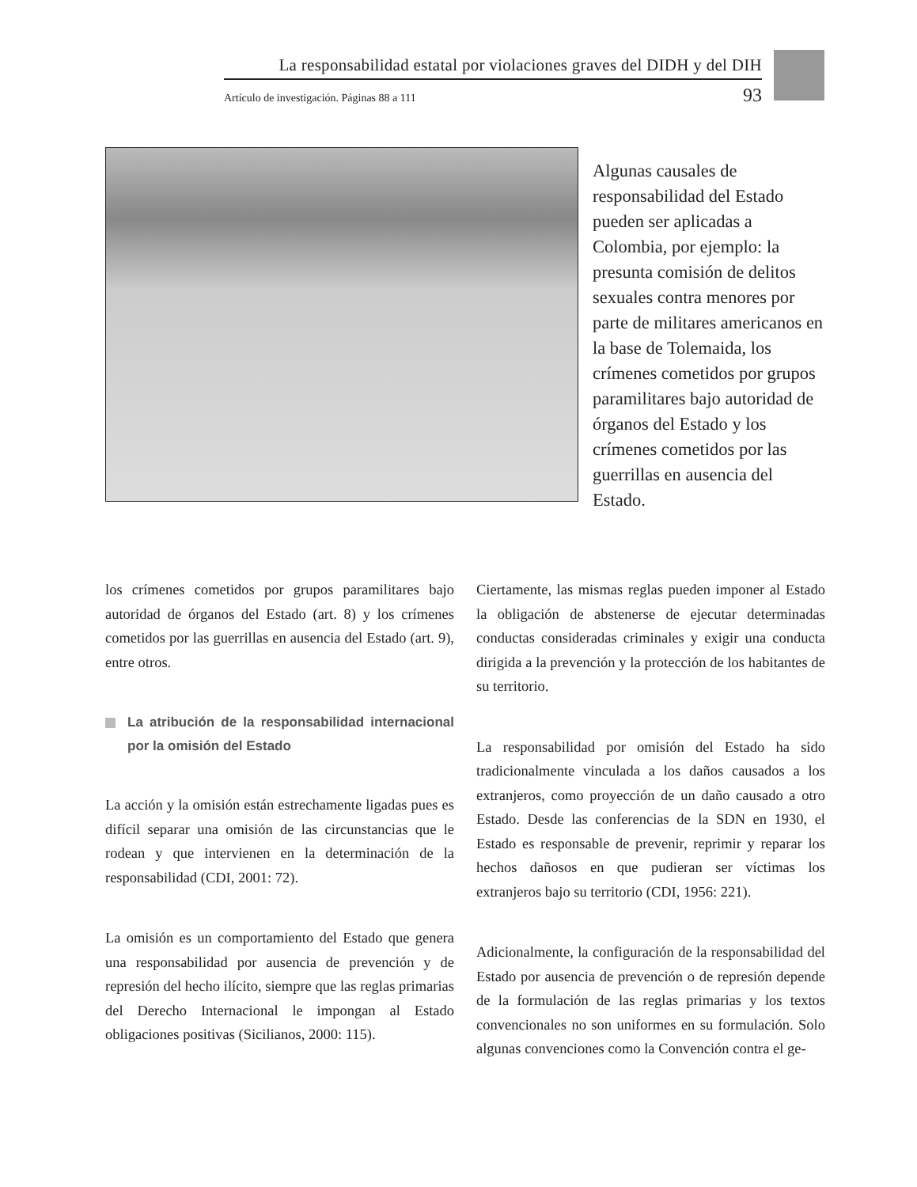La responsabilidad estatal por violaciones graves del DIDH y del DIH
Artículo de investigación. Páginas 88 a 111 93
Algunas causales de responsabilidad del Estado pueden ser aplicadas a Colombia, por ejemplo: la presunta comisión de delitos sexuales contra menores por parte de militares americanos en la base de Tolemaida, los crímenes cometidos por grupos paramilitares bajo autoridad de órganos del Estado y los crímenes cometidos por las guerrillas en ausencia del Estado.
los crímenes cometidos por grupos paramilitares bajo autoridad de órganos del Estado (art. 8) y los crímenes cometidos por las guerrillas en ausencia del Estado (art. 9), entre otros.
La atribución de la responsabilidad internacional por la omisión del Estado
La acción y la omisión están estrechamente ligadas pues es difícil separar una omisión de las circunstancias que le rodean y que intervienen en la determinación de la responsabilidad (CDI, 2001: 72).
La omisión es un comportamiento del Estado que genera una responsabilidad por ausencia de prevención y de represión del hecho ilícito, siempre que las reglas primarias del Derecho Internacional le impongan al Estado obligaciones positivas (Sicilianos, 2000: 115).
Ciertamente, las mismas reglas pueden imponer al Estado la obligación de abstenerse de ejecutar determinadas conductas consideradas criminales y exigir una conducta dirigida a la prevención y la protección de los habitantes de su territorio.
La responsabilidad por omisión del Estado ha sido tradicionalmente vinculada a los daños causados a los extranjeros, como proyección de un daño causado a otro Estado. Desde las conferencias de la SDN en 1930, el Estado es responsable de prevenir, reprimir y reparar los hechos dañosos en que pudieran ser víctimas los extranjeros bajo su territorio (CDI, 1956: 221).
Adicionalmente, la configuración de la responsabilidad del Estado por ausencia de prevención o de represión depende de la formulación de las reglas primarias y los textos convencionales no son uniformes en su formulación. Solo algunas convenciones como la Convención contra el ge-